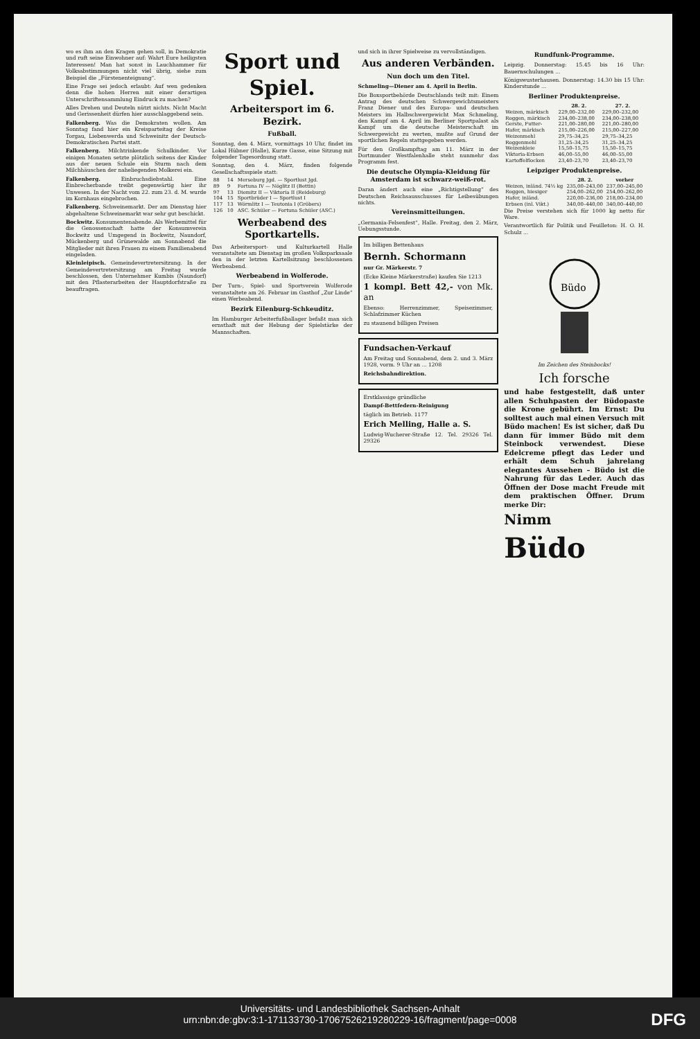wo es ihm an den Kragen gehen soll, in Demokratie und ruft seine Einwohner auf: Wahrt Eure heiligsten Interessen! Man hat sonst in Lauchhammer für Volksabstimmungen nicht viel übrig, siehe zum Beispiel die „Fürstenenteignung“.
Eine Frage sei jedoch erlaubt: Auf wen gedenken denn die hohen Herren mit einer derartigen Unterschriftensammlung Eindruck zu machen?
Alles Drehen und Deuteln nützt nichts. Nicht Macht und Gerissenheit dürfen hier ausschlaggebend sein.
Falkenberg. Was die Demokraten wollen. Am Sonntag fand hier ein Kreisparteitag der Kreise Torgau, Liebenwerda und Schweinitz der Deutsch-Demokratischen Partei statt.
Falkenberg. Milchtrinkende Schulkinder. Vor einigen Monaten setzte plötzlich seitens der Kinder aus der neuen Schule ein Sturm nach dem Milchhäuschen der naheliegenden Molkerei ein.
Falkenberg. Einbruchsdiebstahl. Eine Einbrecherbande treibt gegenwärtig hier ihr Unwesen. In der Nacht vom 22. zum 23. d. M. wurde im Kornhaus eingebrochen.
Falkenberg. Schweinemarkt. Der am Dienstag hier abgehaltene Schweinemarkt war sehr gut beschickt.
Bockwitz. Konsumentenabende. Als Werbemittel für die Genossenschaft hatte der Konsumverein Bockwitz und Umgegend in Bockwitz, Naundorf, Mückenberg und Grünewalde am Sonnabend die Mitglieder mit ihren Frauen zu einem Familienabend eingeladen.
Kleinleipisch. Gemeindevertretersitzung. In der Gemeindevertretersitzung am Freitag wurde beschlossen, den Unternehmer Kumbis (Naundorf) mit den Pflasterarbeiten der Hauptdorfstraße zu beauftragen.
Sport und Spiel.
Arbeitersport im 6. Bezirk.
Fußball.
Sonntag, den 4. März, vormittags 10 Uhr, findet im Lokal Hübner (Halle), Kurze Gasse, eine Sitzung mit folgender Tagesordnung statt.
Sonntag, den 4. März, finden folgende Gesellschaftsspiele statt:
| 88 | 14 | Merseburg Jgd. — Sportlust Jgd. |
| 89 | 9 | Fortuna IV — Nöglitz II (Bettin) |
| 97 | 13 | Diemitz II — Viktoria II (Reideburg) |
| 104 | 15 | Sportbrüder I — Sportlust I |
| 117 | 13 | Wörmlitz I — Teutonia I (Gröbers) |
| 126 | 10 | ASC. Schüler — Fortuna Schüler (ASC.) |
Werbeabend des Sportkartells.
Das Arbeitersport- und Kulturkartell Halle veranstaltete am Dienstag im großen Volksparksaale den in der letzten Kartellsitzung beschlossenen Werbeabend.
Werbeabend in Wolferode.
Der Turn-, Spiel- und Sportverein Wolferode veranstaltete am 26. Februar im Gasthof „Zur Linde“ einen Werbeabend.
Bezirk Eilenburg-Schkeuditz.
Im Hamburger Arbeiterfußballager befaßt man sich ernsthaft mit der Hebung der Spielstärke der Mannschaften.
und sich in ihrer Spielweise zu vervollständigen.
Aus anderen Verbänden.
Nun doch um den Titel.
Schmeling—Diener am 4. April in Berlin.
Die Boxsportbehörde Deutschlands teilt mit: Einem Antrag des deutschen Schwergewichtsmeisters Franz Diener und des Europa- und deutschen Meisters im Halbschwergewicht Max Schmeling, den Kampf am 4. April im Berliner Sportpalast als Kampf um die deutsche Meisterschaft im Schwergewicht zu werten, mußte auf Grund der sportlichen Regeln stattgegeben werden.
Für den Großkampftag am 11. März in der Dortmunder Westfalenhalle steht nunmehr das Programm fest.
Die deutsche Olympia-Kleidung für Amsterdam ist schwarz-weiß-rot.
Daran ändert auch eine „Richtigstellung“ des Deutschen Reichsausschusses für Leibesübungen nichts.
Vereinsmitteilungen.
„Germania-Felsenfest“, Halle. Freitag, den 2. März, Uebungsstunde.
Im billigen Bettenhaus
Bernh. Schormann
nur Gr. Märkerstr. 7
(Ecke Kleine Märkerstraße) kaufen Sie 1213
1 kompl. Bett 42,- von Mk. an
Ebenso: Herrenzimmer, Speisezimmer, Schlafzimmer Küchen
zu staunend billigen Preisen
Fundsachen-Verkauf
Am Freitag und Sonnabend, dem 2. und 3. März 1928, vorm. 9 Uhr an ... 1208
Reichsbahndirektion.
Erstklassige gründliche
Dampf-Bettfedern-Reinigung
täglich im Betrieb. 1177
Erich Melling, Halle a. S.
Ludwig-Wucherer-Straße 12. Tel. 29326 Tel. 29326
Rundfunk-Programme.
Leipzig. Donnerstag: 15.45 bis 16 Uhr: Bauernschulungen ...
Königswusterhausen. Donnerstag: 14.30 bis 15 Uhr: Kinderstunde ...
Berliner Produktenpreise.
| | 28. 2. | 27. 2. |
| --- | --- | --- |
| Weizen, märkisch | 229,00–232,00 | 229,00–232,00 |
| Roggen, märkisch | 234,00–238,00 | 234,00–238,00 |
| Gerste, Futter- | 221,00–280,00 | 221,00–280,00 |
| Hafer, märkisch | 215,00–226,00 | 215,00–227,00 |
| Weizenmehl | 29,75–34,25 | 29,75–34,25 |
| Roggenmehl | 31,25–34,25 | 31,25–34,25 |
| Weizenkleie | 15,50–15,75 | 15,50–15,75 |
| Viktoria-Erbsen | 46,00–55,00 | 46,00–55,00 |
| Kartoffelflocken | 23,40–23,70 | 23,40–23,70 |
Leipziger Produktenpreise.
| | 28. 2. | vorher |
| --- | --- | --- |
| Weizen, inländ. 74½ kg | 235,00–243,00 | 237,00–245,00 |
| Roggen, hiesiger | 254,00–262,00 | 254,00–262,00 |
| Hafer, inländ. | 220,00–236,00 | 218,00–234,00 |
| Erbsen (inl. Vikt.) | 340,00–440,00 | 340,00–440,00 |
Die Preise verstehen sich für 1000 kg netto für Ware.
Verantwortlich für Politik und Feuilleton: H. O. H. Schulz ...
Büdo
Im Zeichen des Steinbocks!
Ich forsche
und habe festgestellt, daß unter allen Schuhpasten der Büdopaste die Krone gebührt. Im Ernst: Du solltest auch mal einen Versuch mit Büdo machen! Es ist sicher, daß Du dann für immer Büdo mit dem Steinbock verwendest. Diese Edelcreme pflegt das Leder und erhält dem Schuh jahrelang elegantes Aussehen – Büdo ist die Nahrung für das Leder. Auch das Öffnen der Dose macht Freude mit dem praktischen Öffner. Drum merke Dir:
Nimm
Büdo
Universitäts- und Landesbibliothek Sachsen-Anhalt
urn:nbn:de:gbv:3:1-171133730-17067526219280229-16/fragment/page=0008
DFG